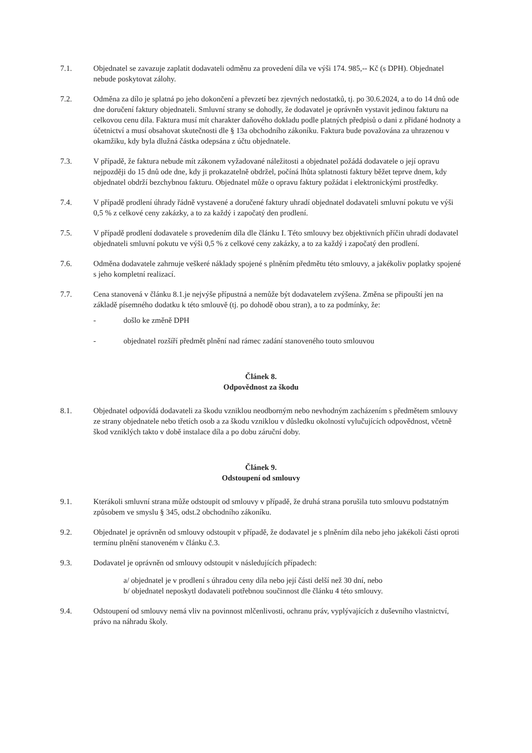7.1. Objednatel se zavazuje zaplatit dodavateli odměnu za provedení díla ve výši 174. 985,-- Kč (s DPH). Objednatel nebude poskytovat zálohy.
7.2. Odměna za dílo je splatná po jeho dokončení a převzetí bez zjevných nedostatků, tj. po 30.6.2024, a to do 14 dnů ode dne doručení faktury objednateli. Smluvní strany se dohodly, že dodavatel je oprávněn vystavit jedinou fakturu na celkovou cenu díla. Faktura musí mít charakter daňového dokladu podle platných předpisů o dani z přidané hodnoty a účetnictví a musí obsahovat skutečnosti dle § 13a obchodního zákoníku. Faktura bude považována za uhrazenou v okamžiku, kdy byla dlužná částka odepsána z účtu objednatele.
7.3. V případě, že faktura nebude mít zákonem vyžadované náležitosti a objednatel požádá dodavatele o její opravu nejpozději do 15 dnů ode dne, kdy ji prokazatelně obdržel, počíná lhůta splatnosti faktury běžet teprve dnem, kdy objednatel obdrží bezchybnou fakturu. Objednatel může o opravu faktury požádat i elektronickými prostředky.
7.4. V případě prodlení úhrady řádně vystavené a doručené faktury uhradí objednatel dodavateli smluvní pokutu ve výši 0,5 % z celkové ceny zakázky, a to za každý i započatý den prodlení.
7.5. V případě prodlení dodavatele s provedením díla dle článku I. Této smlouvy bez objektivních příčin uhradí dodavatel objednateli smluvní pokutu ve výši 0,5 % z celkové ceny zakázky, a to za každý i započatý den prodlení.
7.6. Odměna dodavatele zahrnuje veškeré náklady spojené s plněním předmětu této smlouvy, a jakékoliv poplatky spojené s jeho kompletní realizací.
7.7. Cena stanovená v článku 8.1.je nejvýše přípustná a nemůže být dodavatelem zvýšena. Změna se připouští jen na základě písemného dodatku k této smlouvě (tj. po dohodě obou stran), a to za podmínky, že:
- došlo ke změně DPH
- objednatel rozšíří předmět plnění nad rámec zadání stanoveného touto smlouvou
Článek 8.
Odpovědnost za škodu
8.1. Objednatel odpovídá dodavateli za škodu vzniklou neodborným nebo nevhodným zacházením s předmětem smlouvy ze strany objednatele nebo třetích osob a za škodu vzniklou v důsledku okolností vylučujících odpovědnost, včetně škod vzniklých takto v době instalace díla a po dobu záruční doby.
Článek 9.
Odstoupení od smlouvy
9.1. Kterákoli smluvní strana může odstoupit od smlouvy v případě, že druhá strana porušila tuto smlouvu podstatným způsobem ve smyslu § 345, odst.2 obchodního zákoníku.
9.2. Objednatel je oprávněn od smlouvy odstoupit v případě, že dodavatel je s plněním díla nebo jeho jakékoli části oproti termínu plnění stanoveném v článku č.3.
9.3. Dodavatel je oprávněn od smlouvy odstoupit v následujících případech:
a/ objednatel je v prodlení s úhradou ceny díla nebo její části delší než 30 dní, nebo
b/ objednatel neposkytl dodavateli potřebnou součinnost dle článku 4 této smlouvy.
9.4. Odstoupení od smlouvy nemá vliv na povinnost mlčenlivosti, ochranu práv, vyplývajících z duševního vlastnictví, právo na náhradu školy.